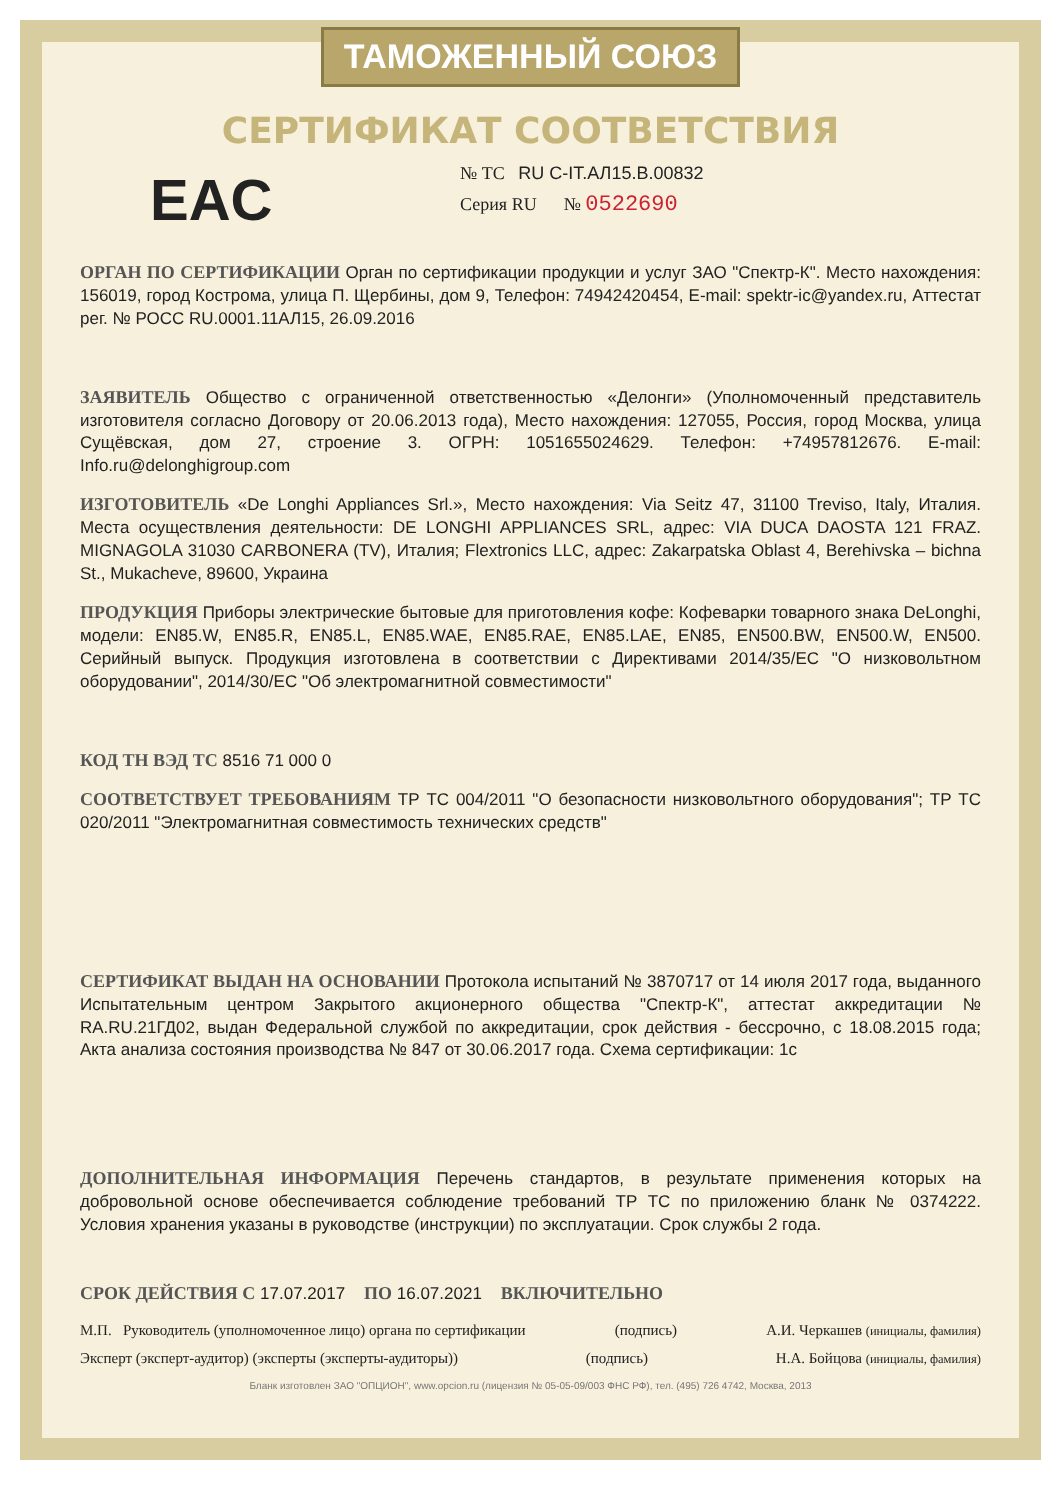ТАМОЖЕННЫЙ СОЮЗ
СЕРТИФИКАТ СООТВЕТСТВИЯ
EAC
№ ТС RU C-IT.АЛ15.В.00832
Серия RU № 0522690
ОРГАН ПО СЕРТИФИКАЦИИ Орган по сертификации продукции и услуг ЗАО "Спектр-К". Место нахождения: 156019, город Кострома, улица П. Щербины, дом 9, Телефон: 74942420454, E-mail: spektr-ic@yandex.ru, Аттестат рег. № РОСС RU.0001.11АЛ15, 26.09.2016
ЗАЯВИТЕЛЬ Общество с ограниченной ответственностью «Делонги» (Уполномоченный представитель изготовителя согласно Договору от 20.06.2013 года), Место нахождения: 127055, Россия, город Москва, улица Сущёвская, дом 27, строение 3. ОГРН: 1051655024629. Телефон: +74957812676. E-mail: Info.ru@delonghigroup.com
ИЗГОТОВИТЕЛЬ «De Longhi Appliances Srl.», Место нахождения: Via Seitz 47, 31100 Treviso, Italy, Италия. Места осуществления деятельности: DE LONGHI APPLIANCES SRL, адрес: VIA DUCA DAOSTA 121 FRAZ. MIGNAGOLA 31030 CARBONERA (TV), Италия; Flextronics LLC, адрес: Zakarpatska Oblast 4, Berehivska – bichna St., Mukacheve, 89600, Украина
ПРОДУКЦИЯ Приборы электрические бытовые для приготовления кофе: Кофеварки товарного знака DeLonghi, модели: EN85.W, EN85.R, EN85.L, EN85.WAE, EN85.RAE, EN85.LAE, EN85, EN500.BW, EN500.W, EN500. Серийный выпуск. Продукция изготовлена в соответствии с Директивами 2014/35/EC "О низковольтном оборудовании", 2014/30/EC "Об электромагнитной совместимости"
КОД ТН ВЭД ТС 8516 71 000 0
СООТВЕТСТВУЕТ ТРЕБОВАНИЯМ ТР ТС 004/2011 "О безопасности низковольтного оборудования"; ТР ТС 020/2011 "Электромагнитная совместимость технических средств"
СЕРТИФИКАТ ВЫДАН НА ОСНОВАНИИ Протокола испытаний № 3870717 от 14 июля 2017 года, выданного Испытательным центром Закрытого акционерного общества "Спектр-К", аттестат аккредитации № RA.RU.21ГД02, выдан Федеральной службой по аккредитации, срок действия - бессрочно, с 18.08.2015 года; Акта анализа состояния производства № 847 от 30.06.2017 года. Схема сертификации: 1с
ДОПОЛНИТЕЛЬНАЯ ИНФОРМАЦИЯ Перечень стандартов, в результате применения которых на добровольной основе обеспечивается соблюдение требований ТР ТС по приложению бланк № 0374222. Условия хранения указаны в руководстве (инструкции) по эксплуатации. Срок службы 2 года.
СРОК ДЕЙСТВИЯ С 17.07.2017 ПО 16.07.2021 ВКЛЮЧИТЕЛЬНО
М.П. Руководитель (уполномоченное лицо) органа по сертификации (подпись) А.И. Черкашев (инициалы, фамилия)
Эксперт (эксперт-аудитор) (эксперты (эксперты-аудиторы)) (подпись) Н.А. Бойцова (инициалы, фамилия)
Бланк изготовлен ЗАО "ОПЦИОН", www.opcion.ru (лицензия № 05-05-09/003 ФНС РФ), тел. (495) 726 4742, Москва, 2013